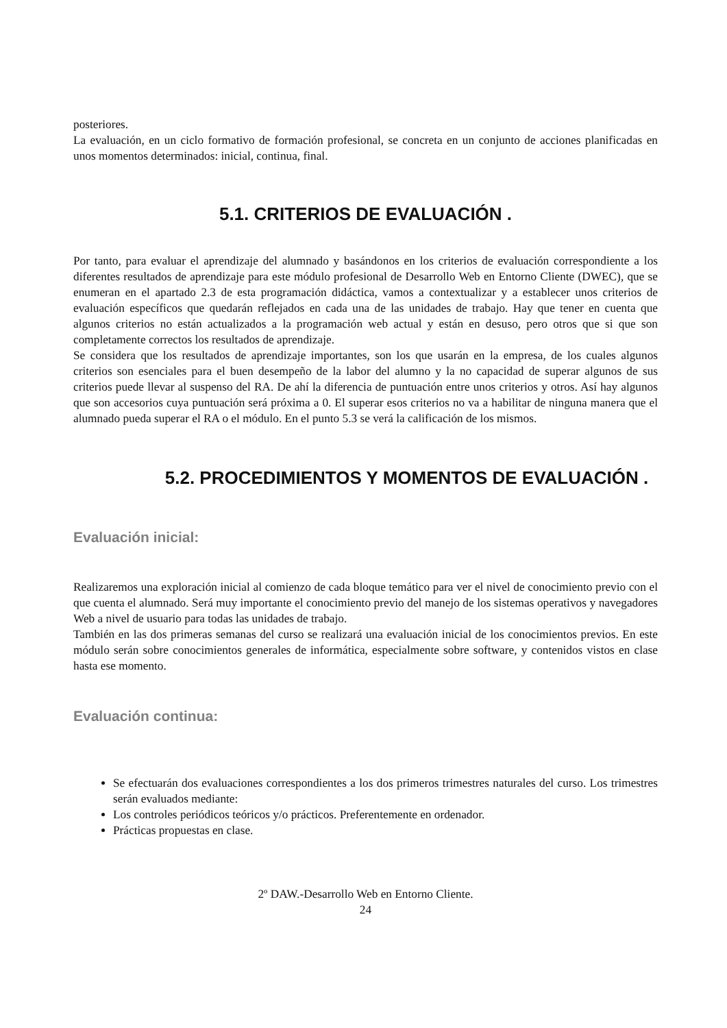posteriores.
La evaluación, en un ciclo formativo de formación profesional, se concreta en un conjunto de acciones planificadas en unos momentos determinados: inicial, continua, final.
5.1. CRITERIOS DE EVALUACIÓN .
Por tanto, para evaluar el aprendizaje del alumnado y basándonos en los criterios de evaluación correspondiente a los diferentes resultados de aprendizaje para este módulo profesional de Desarrollo Web en Entorno Cliente (DWEC), que se enumeran en el apartado 2.3 de esta programación didáctica, vamos a contextualizar y a establecer unos criterios de evaluación específicos que quedarán reflejados en cada una de las unidades de trabajo. Hay que tener en cuenta que algunos criterios no están actualizados a la programación web actual y están en desuso, pero otros que si que son completamente correctos los resultados de aprendizaje.
Se considera que los resultados de aprendizaje importantes, son los que usarán en la empresa, de los cuales algunos criterios son esenciales para el buen desempeño de la labor del alumno y la no capacidad de superar algunos de sus criterios puede llevar al suspenso del RA. De ahí la diferencia de puntuación entre unos criterios y otros. Así hay algunos que son accesorios cuya puntuación será próxima a 0. El superar esos criterios no va a habilitar de ninguna manera que el alumnado pueda superar el RA o el módulo. En el punto 5.3 se verá la calificación de los mismos.
5.2. PROCEDIMIENTOS Y MOMENTOS DE EVALUACIÓN .
Evaluación inicial:
Realizaremos una exploración inicial al comienzo de cada bloque temático para ver el nivel de conocimiento previo con el que cuenta el alumnado. Será muy importante el conocimiento previo del manejo de los sistemas operativos y navegadores Web a nivel de usuario para todas las unidades de trabajo.
También en las dos primeras semanas del curso se realizará una evaluación inicial de los conocimientos previos. En este módulo serán sobre conocimientos generales de informática, especialmente sobre software, y contenidos vistos en clase hasta ese momento.
Evaluación continua:
Se efectuarán dos evaluaciones correspondientes a los dos primeros trimestres naturales del curso. Los trimestres serán evaluados mediante:
Los controles periódicos teóricos y/o prácticos. Preferentemente en ordenador.
Prácticas propuestas en clase.
2º DAW.-Desarrollo Web en Entorno Cliente.
24